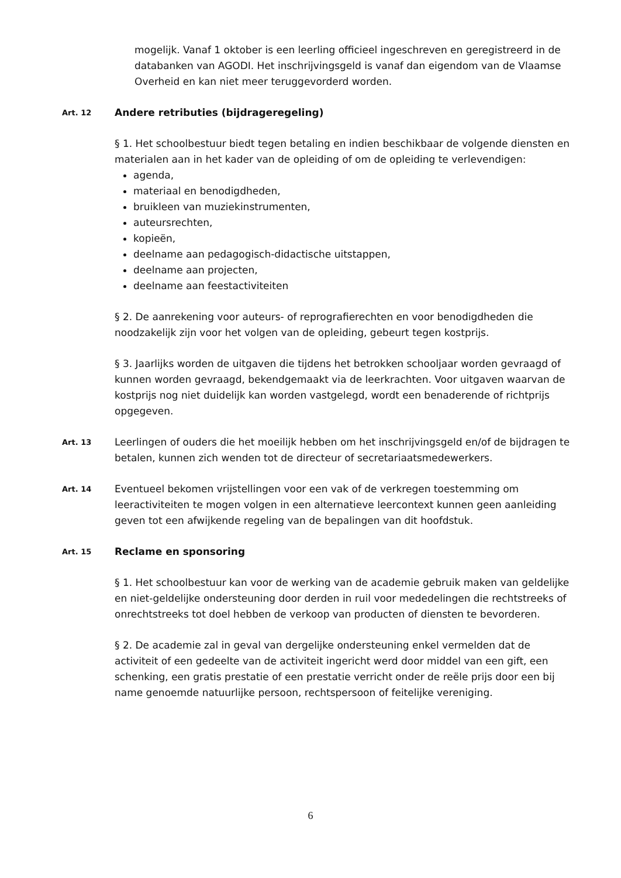mogelijk. Vanaf 1 oktober is een leerling officieel ingeschreven en geregistreerd in de databanken van AGODI. Het inschrijvingsgeld is vanaf dan eigendom van de Vlaamse Overheid en kan niet meer teruggevorderd worden.
Art. 12
Andere retributies (bijdrageregeling)
§ 1. Het schoolbestuur biedt tegen betaling en indien beschikbaar de volgende diensten en materialen aan in het kader van de opleiding of om de opleiding te verlevendigen:
agenda,
materiaal en benodigdheden,
bruikleen van muziekinstrumenten,
auteursrechten,
kopieën,
deelname aan pedagogisch-didactische uitstappen,
deelname aan projecten,
deelname aan feestactiviteiten
§ 2. De aanrekening voor auteurs- of reprografierechten en voor benodigdheden die noodzakelijk zijn voor het volgen van de opleiding, gebeurt tegen kostprijs.
§ 3. Jaarlijks worden de uitgaven die tijdens het betrokken schooljaar worden gevraagd of kunnen worden gevraagd, bekendgemaakt via de leerkrachten. Voor uitgaven waarvan de kostprijs nog niet duidelijk kan worden vastgelegd, wordt een benaderende of richtprijs opgegeven.
Art. 13
Leerlingen of ouders die het moeilijk hebben om het inschrijvingsgeld en/of de bijdragen te betalen, kunnen zich wenden tot de directeur of secretariaatsmedewerkers.
Art. 14
Eventueel bekomen vrijstellingen voor een vak of de verkregen toestemming om leeractiviteiten te mogen volgen in een alternatieve leercontext kunnen geen aanleiding geven tot een afwijkende regeling van de bepalingen van dit hoofdstuk.
Art. 15
Reclame en sponsoring
§ 1. Het schoolbestuur kan voor de werking van de academie gebruik maken van geldelijke en niet-geldelijke ondersteuning door derden in ruil voor mededelingen die rechtstreeks of onrechtstreeks tot doel hebben de verkoop van producten of diensten te bevorderen.
§ 2. De academie zal in geval van dergelijke ondersteuning enkel vermelden dat de activiteit of een gedeelte van de activiteit ingericht werd door middel van een gift, een schenking, een gratis prestatie of een prestatie verricht onder de reële prijs door een bij name genoemde natuurlijke persoon, rechtspersoon of feitelijke vereniging.
6